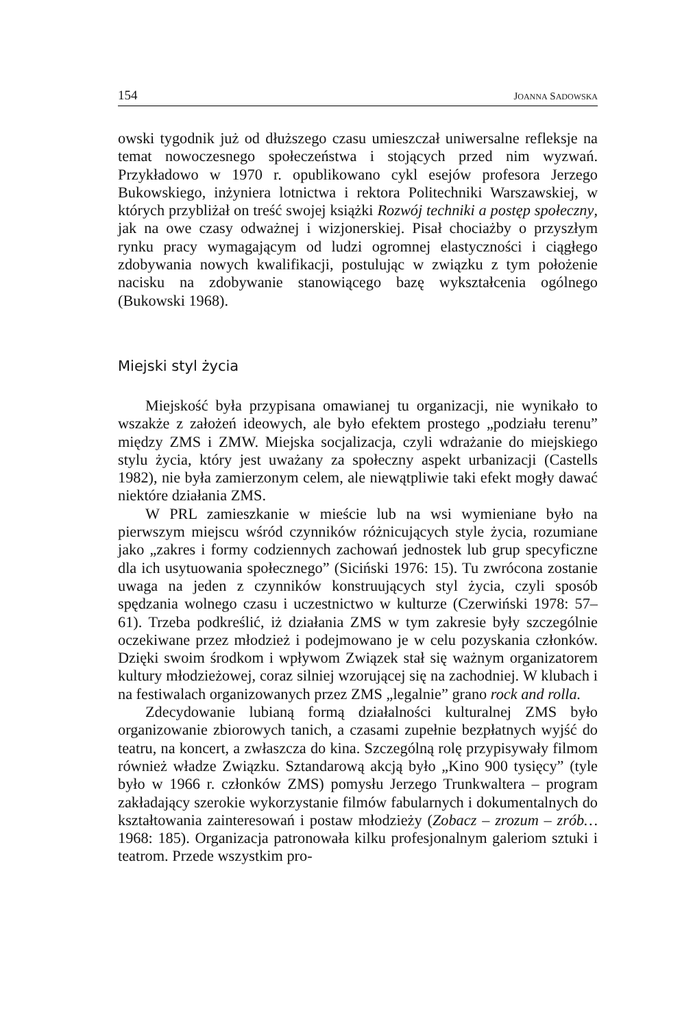154 JOANNA SADOWSKA
owski tygodnik już od dłuższego czasu umieszczał uniwersalne refleksje na temat nowoczesnego społeczeństwa i stojących przed nim wyzwań. Przykładowo w 1970 r. opublikowano cykl esejów profesora Jerzego Bukowskiego, inżyniera lotnictwa i rektora Politechniki Warszawskiej, w których przybliżał on treść swojej książki Rozwój techniki a postęp społeczny, jak na owe czasy odważnej i wizjonerskiej. Pisał chociażby o przyszłym rynku pracy wymagającym od ludzi ogromnej elastyczności i ciągłego zdobywania nowych kwalifikacji, postulując w związku z tym położenie nacisku na zdobywanie stanowiącego bazę wykształcenia ogólnego (Bukowski 1968).
Miejski styl życia
Miejskość była przypisana omawianej tu organizacji, nie wynikało to wszakże z założeń ideowych, ale było efektem prostego „podziału terenu” między ZMS i ZMW. Miejska socjalizacja, czyli wdrażanie do miejskiego stylu życia, który jest uważany za społeczny aspekt urbanizacji (Castells 1982), nie była zamierzonym celem, ale niewątpliwie taki efekt mogły dawać niektóre działania ZMS.
W PRL zamieszkanie w mieście lub na wsi wymieniane było na pierwszym miejscu wśród czynników różnicujących style życia, rozumiane jako „zakres i formy codziennych zachowań jednostek lub grup specyficzne dla ich usytuowania społecznego” (Siciński 1976: 15). Tu zwrócona zostanie uwaga na jeden z czynników konstruujących styl życia, czyli sposób spędzania wolnego czasu i uczestnictwo w kulturze (Czerwiński 1978: 57–61). Trzeba podkreślić, iż działania ZMS w tym zakresie były szczególnie oczekiwane przez młodzież i podejmowano je w celu pozyskania członków. Dzięki swoim środkom i wpływom Związek stał się ważnym organizatorem kultury młodzieżowej, coraz silniej wzorującej się na zachodniej. W klubach i na festiwalach organizowanych przez ZMS „legalnie” grano rock and rolla.
Zdecydowanie lubianą formą działalności kulturalnej ZMS było organizowanie zbiorowych tanich, a czasami zupełnie bezpłatnych wyjść do teatru, na koncert, a zwłaszcza do kina. Szczególną rolę przypisywały filmom również władze Związku. Sztandarową akcją było „Kino 900 tysięcy” (tyle było w 1966 r. członków ZMS) pomysłu Jerzego Trunkwaltera – program zakładający szerokie wykorzystanie filmów fabularnych i dokumentalnych do kształtowania zainteresowań i postaw młodzieży (Zobacz – zrozum – zrób… 1968: 185). Organizacja patronowała kilku profesjonalnym galeriom sztuki i teatrom. Przede wszystkim pro-